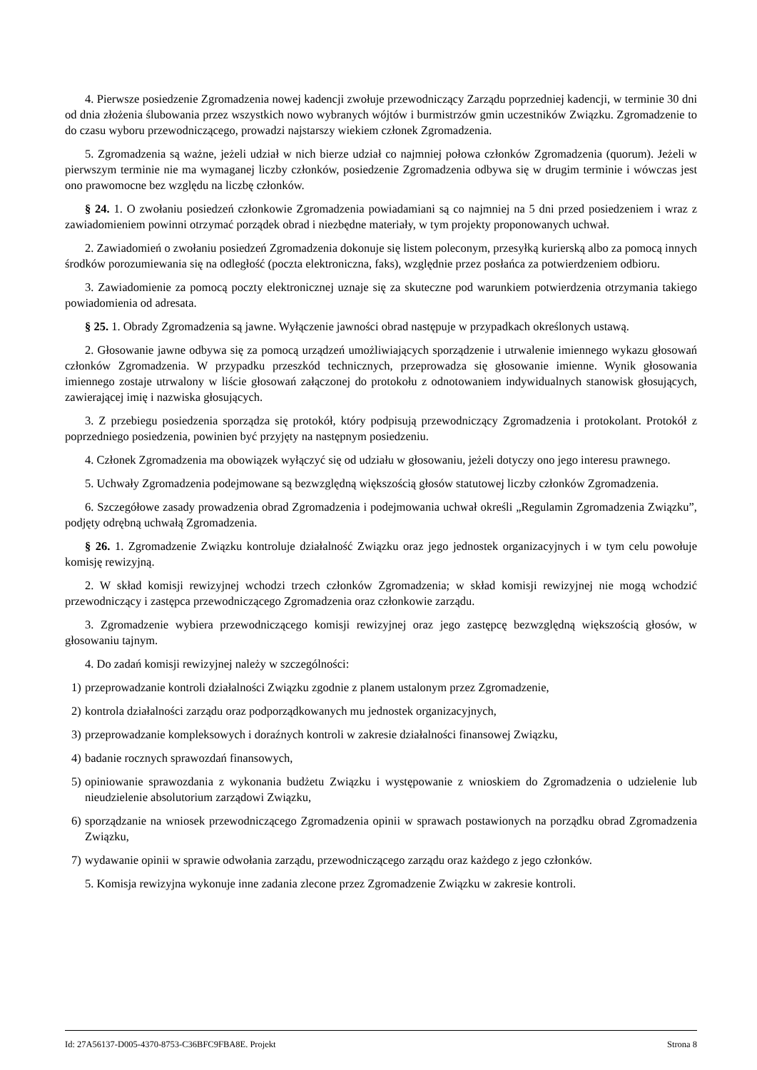4. Pierwsze posiedzenie Zgromadzenia nowej kadencji zwołuje przewodniczący Zarządu poprzedniej kadencji, w terminie 30 dni od dnia złożenia ślubowania przez wszystkich nowo wybranych wójtów i burmistrzów gmin uczestników Związku. Zgromadzenie to do czasu wyboru przewodniczącego, prowadzi najstarszy wiekiem członek Zgromadzenia.
5. Zgromadzenia są ważne, jeżeli udział w nich bierze udział co najmniej połowa członków Zgromadzenia (quorum). Jeżeli w pierwszym terminie nie ma wymaganej liczby członków, posiedzenie Zgromadzenia odbywa się w drugim terminie i wówczas jest ono prawomocne bez względu na liczbę członków.
§ 24. 1. O zwołaniu posiedzeń członkowie Zgromadzenia powiadamiani są co najmniej na 5 dni przed posiedzeniem i wraz z zawiadomieniem powinni otrzymać porządek obrad i niezbędne materiały, w tym projekty proponowanych uchwał.
2. Zawiadomień o zwołaniu posiedzeń Zgromadzenia dokonuje się listem poleconym, przesyłką kurierską albo za pomocą innych środków porozumiewania się na odległość (poczta elektroniczna, faks), względnie przez posłańca za potwierdzeniem odbioru.
3. Zawiadomienie za pomocą poczty elektronicznej uznaje się za skuteczne pod warunkiem potwierdzenia otrzymania takiego powiadomienia od adresata.
§ 25. 1. Obrady Zgromadzenia są jawne. Wyłączenie jawności obrad następuje w przypadkach określonych ustawą.
2. Głosowanie jawne odbywa się za pomocą urządzeń umożliwiających sporządzenie i utrwalenie imiennego wykazu głosowań członków Zgromadzenia. W przypadku przeszkód technicznych, przeprowadza się głosowanie imienne. Wynik głosowania imiennego zostaje utrwalony w liście głosowań załączonej do protokołu z odnotowaniem indywidualnych stanowisk głosujących, zawierającej imię i nazwiska głosujących.
3. Z przebiegu posiedzenia sporządza się protokół, który podpisują przewodniczący Zgromadzenia i protokolant. Protokół z poprzedniego posiedzenia, powinien być przyjęty na następnym posiedzeniu.
4. Członek Zgromadzenia ma obowiązek wyłączyć się od udziału w głosowaniu, jeżeli dotyczy ono jego interesu prawnego.
5. Uchwały Zgromadzenia podejmowane są bezwzględną większością głosów statutowej liczby członków Zgromadzenia.
6. Szczegółowe zasady prowadzenia obrad Zgromadzenia i podejmowania uchwał określi „Regulamin Zgromadzenia Związku”, podjęty odrębną uchwałą Zgromadzenia.
§ 26. 1. Zgromadzenie Związku kontroluje działalność Związku oraz jego jednostek organizacyjnych i w tym celu powołuje komisję rewizyjną.
2. W skład komisji rewizyjnej wchodzi trzech członków Zgromadzenia; w skład komisji rewizyjnej nie mogą wchodzić przewodniczący i zastępca przewodniczącego Zgromadzenia oraz członkowie zarządu.
3. Zgromadzenie wybiera przewodniczącego komisji rewizyjnej oraz jego zastępcę bezwzględną większością głosów, w głosowaniu tajnym.
4. Do zadań komisji rewizyjnej należy w szczególności:
1) przeprowadzanie kontroli działalności Związku zgodnie z planem ustalonym przez Zgromadzenie,
2) kontrola działalności zarządu oraz podporządkowanych mu jednostek organizacyjnych,
3) przeprowadzanie kompleksowych i doraźnych kontroli w zakresie działalności finansowej Związku,
4) badanie rocznych sprawozdań finansowych,
5) opiniowanie sprawozdania z wykonania budżetu Związku i występowanie z wnioskiem do Zgromadzenia o udzielenie lub nieudzielenie absolutorium zarządowi Związku,
6) sporządzanie na wniosek przewodniczącego Zgromadzenia opinii w sprawach postawionych na porządku obrad Zgromadzenia Związku,
7) wydawanie opinii w sprawie odwołania zarządu, przewodniczącego zarządu oraz każdego z jego członków.
5. Komisja rewizyjna wykonuje inne zadania zlecone przez Zgromadzenie Związku w zakresie kontroli.
Id: 27A56137-D005-4370-8753-C36BFC9FBA8E. Projekt Strona 8